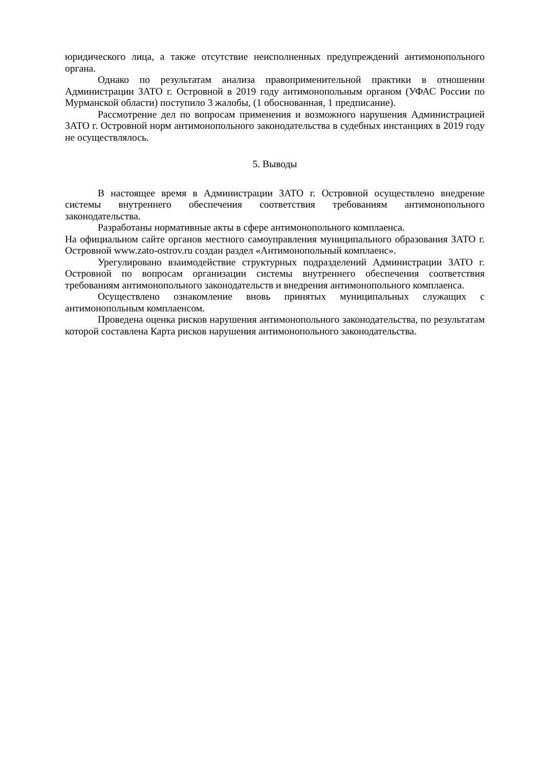юридического лица, а также отсутствие неисполненных предупреждений антимонопольного органа.
Однако по результатам анализа правоприменительной практики в отношении Администрации ЗАТО г. Островной в 2019 году антимонопольным органом (УФАС России по Мурманской области) поступило 3 жалобы, (1 обоснованная, 1 предписание).
Рассмотрение дел по вопросам применения и возможного нарушения Администрацией ЗАТО г. Островной норм антимонопольного законодательства в судебных инстанциях в 2019 году не осуществлялось.
5. Выводы
В настоящее время в Администрации ЗАТО г. Островной осуществлено внедрение системы внутреннего обеспечения соответствия требованиям антимонопольного законодательства.
Разработаны нормативные акты в сфере антимонопольного комплаенса.
На официальном сайте органов местного самоуправления муниципального образования ЗАТО г. Островной www.zato-ostrov.ru создан раздел «Антимонопольный комплаенс».
Урегулировано взаимодействие структурных подразделений Администрации ЗАТО г. Островной по вопросам организации системы внутреннего обеспечения соответствия требованиям антимонопольного законодательств и внедрения антимонопольного комплаенса.
Осуществлено ознакомление вновь принятых муниципальных служащих с антимонопольным комплаенсом.
Проведена оценка рисков нарушения антимонопольного законодательства, по результатам которой составлена Карта рисков нарушения антимонопольного законодательства.